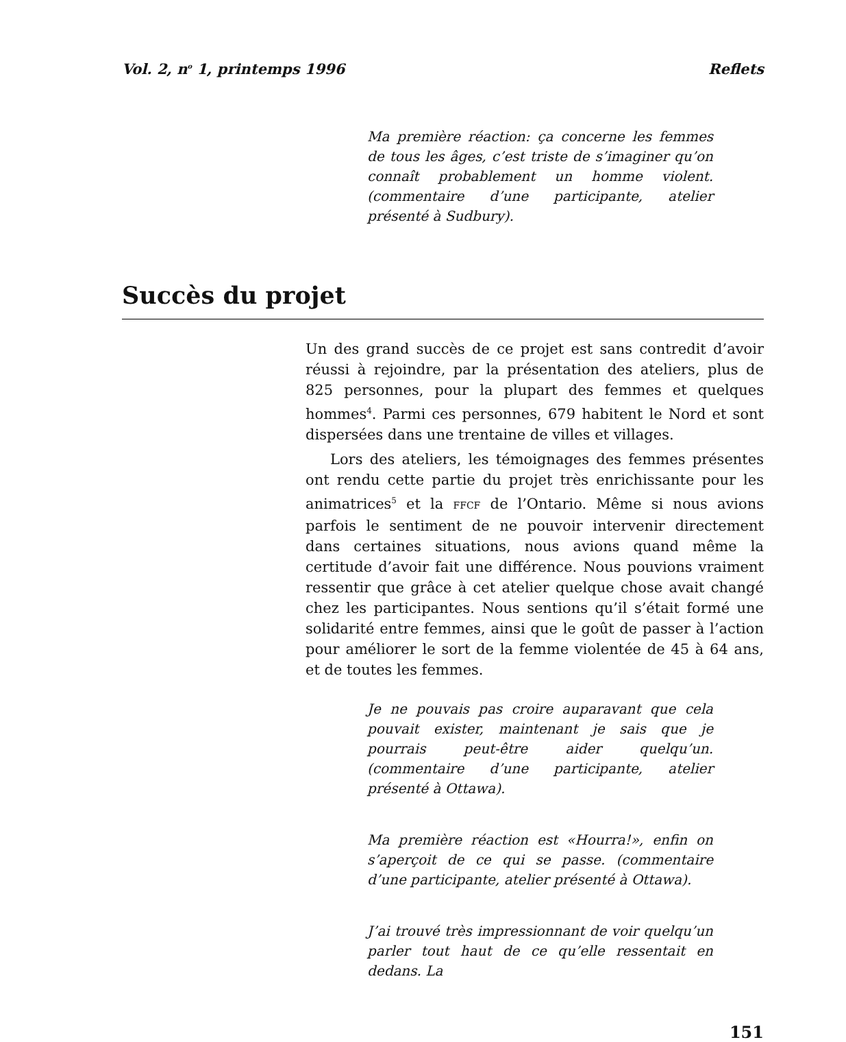Vol. 2, n<sup>o</sup> 1, printemps 1996 Reflets
Ma première réaction: ça concerne les femmes de tous les âges, c’est triste de s’imaginer qu’on connaît probablement un homme violent. (commentaire d’une participante, atelier présenté à Sudbury).
Succès du projet
Un des grand succès de ce projet est sans contredit d’avoir réussi à rejoindre, par la présentation des ateliers, plus de 825 personnes, pour la plupart des femmes et quelques hommes<sup>4</sup>. Parmi ces personnes, 679 habitent le Nord et sont dispersées dans une trentaine de villes et villages.
Lors des ateliers, les témoignages des femmes présentes ont rendu cette partie du projet très enrichissante pour les animatrices<sup>5</sup> et la FFCF de l’Ontario. Même si nous avions parfois le sentiment de ne pouvoir intervenir directement dans certaines situations, nous avions quand même la certitude d’avoir fait une différence. Nous pouvions vraiment ressentir que grâce à cet atelier quelque chose avait changé chez les participantes. Nous sentions qu’il s’était formé une solidarité entre femmes, ainsi que le goût de passer à l’action pour améliorer le sort de la femme violentée de 45 à 64 ans, et de toutes les femmes.
Je ne pouvais pas croire auparavant que cela pouvait exister, maintenant je sais que je pourrais peut-être aider quelqu’un. (commentaire d’une participante, atelier présenté à Ottawa).
Ma première réaction est «Hourra!», enfin on s’aperçoit de ce qui se passe. (commentaire d’une participante, atelier présenté à Ottawa).
J’ai trouvé très impressionnant de voir quelqu’un parler tout haut de ce qu’elle ressentait en dedans. La
151